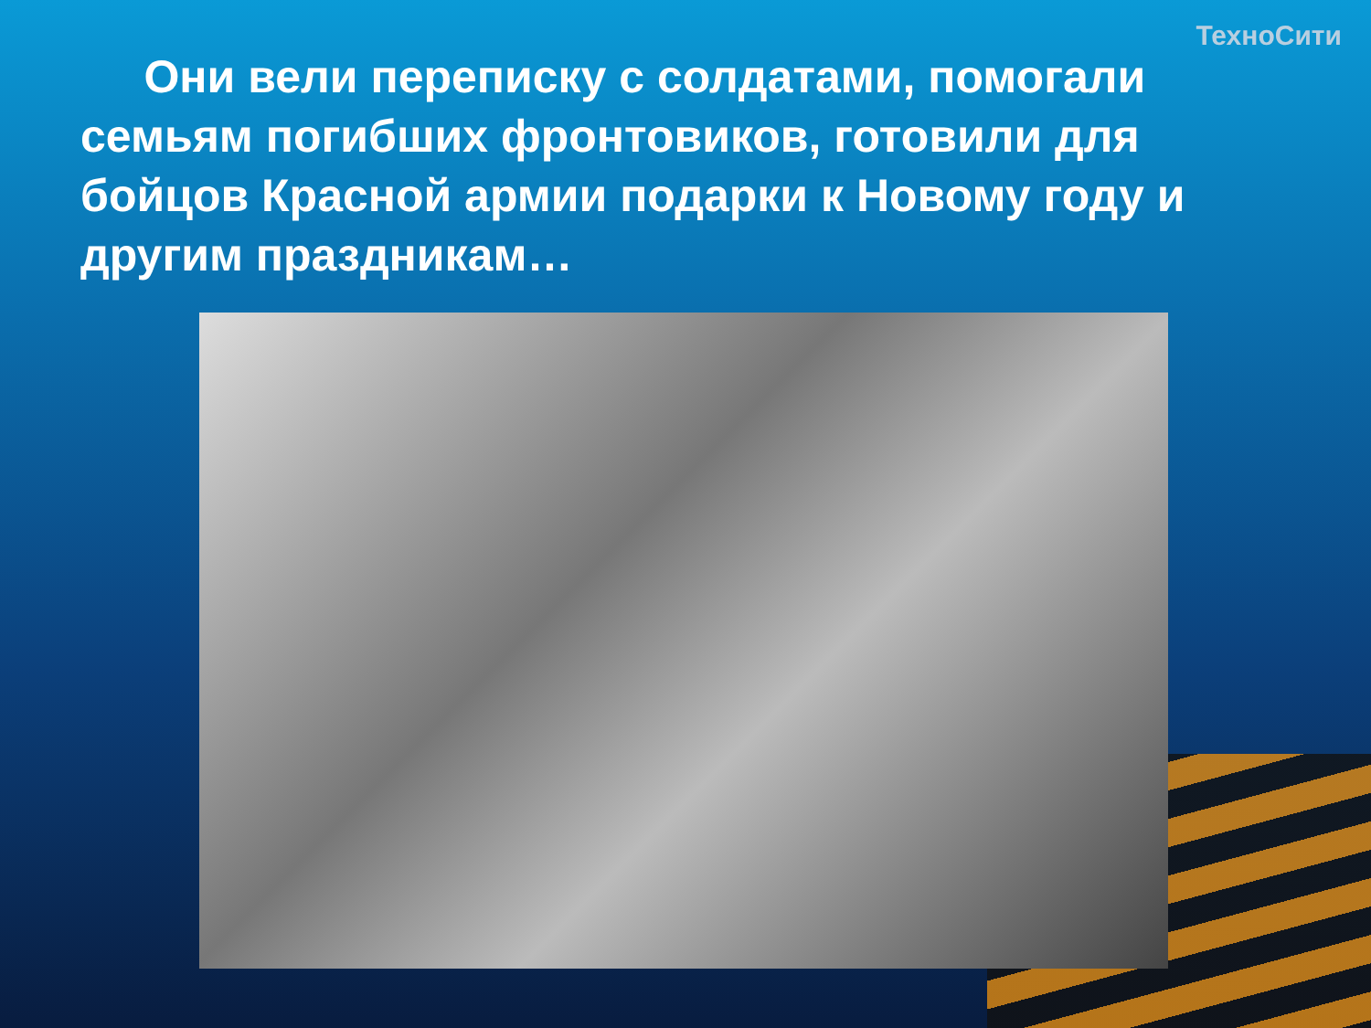ТехноСити
Они вели переписку с солдатами, помогали семьям погибших фронтовиков, готовили для бойцов Красной армии подарки к Новому году и другим праздникам…